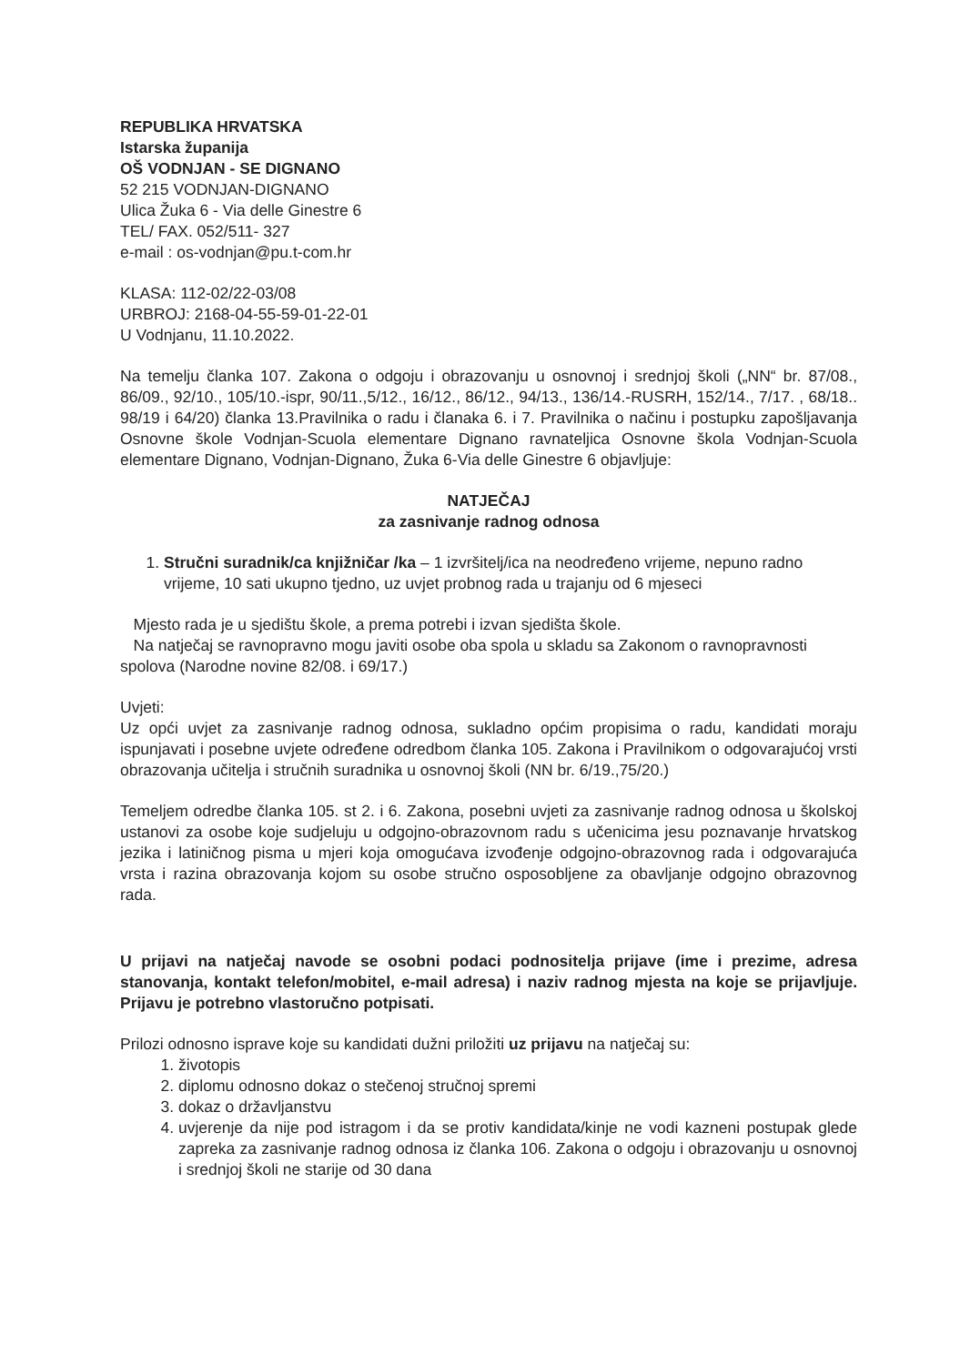REPUBLIKA HRVATSKA
Istarska županija
OŠ VODNJAN - SE DIGNANO
52 215 VODNJAN-DIGNANO
Ulica Žuka 6 - Via delle Ginestre 6
TEL/ FAX. 052/511- 327
e-mail : os-vodnjan@pu.t-com.hr
KLASA: 112-02/22-03/08
URBROJ: 2168-04-55-59-01-22-01
U Vodnjanu, 11.10.2022.
Na temelju članka 107. Zakona o odgoju i obrazovanju u osnovnoj i srednjoj školi („NN“ br. 87/08., 86/09., 92/10., 105/10.-ispr, 90/11.,5/12., 16/12., 86/12., 94/13., 136/14.-RUSRH, 152/14., 7/17. , 68/18.. 98/19 i 64/20) članka 13.Pravilnika o radu i članaka 6. i 7. Pravilnika o načinu i postupku zapošljavanja Osnovne škole Vodnjan-Scuola elementare Dignano ravnateljica Osnovne škola Vodnjan-Scuola elementare Dignano, Vodnjan-Dignano, Žuka 6-Via delle Ginestre 6 objavljuje:
NATJEČAJ
za zasnivanje radnog odnosa
1. Stručni suradnik/ca knjižničar /ka – 1 izvršitelj/ica na neodređeno vrijeme, nepuno radno vrijeme, 10 sati ukupno tjedno, uz uvjet probnog rada u trajanju od 6 mjeseci
Mjesto rada je u sjedištu škole, a prema potrebi i izvan sjedišta škole.
Na natječaj se ravnopravno mogu javiti osobe oba spola u skladu sa Zakonom o ravnopravnosti spolova (Narodne novine 82/08. i 69/17.)
Uvjeti:
Uz opći uvjet za zasnivanje radnog odnosa, sukladno općim propisima o radu, kandidati moraju ispunjavati i posebne uvjete određene odredbom članka 105. Zakona i Pravilnikom o odgovarajućoj vrsti obrazovanja učitelja i stručnih suradnika u osnovnoj školi (NN br. 6/19.,75/20.)
Temeljem odredbe članka 105. st 2. i 6. Zakona, posebni uvjeti za zasnivanje radnog odnosa u školskoj ustanovi za osobe koje sudjeluju u odgojno-obrazovnom radu s učenicima jesu poznavanje hrvatskog jezika i latiničnog pisma u mjeri koja omogućava izvođenje odgojno-obrazovnog rada i odgovarajuća vrsta i razina obrazovanja kojom su osobe stručno osposobljene za obavljanje odgojno obrazovnog rada.
U prijavi na natječaj navode se osobni podaci podnositelja prijave (ime i prezime, adresa stanovanja, kontakt telefon/mobitel, e-mail adresa) i naziv radnog mjesta na koje se prijavljuje. Prijavu je potrebno vlastoručno potpisati.
Prilozi odnosno isprave koje su kandidati dužni priložiti uz prijavu na natječaj su:
1. životopis
2. diplomu odnosno dokaz o stečenoj stručnoj spremi
3. dokaz o državljanstvu
4. uvjerenje da nije pod istragom i da se protiv kandidata/kinje ne vodi kazneni postupak glede zapreka za zasnivanje radnog odnosa iz članka 106. Zakona o odgoju i obrazovanju u osnovnoj i srednjoj školi ne starije od 30 dana